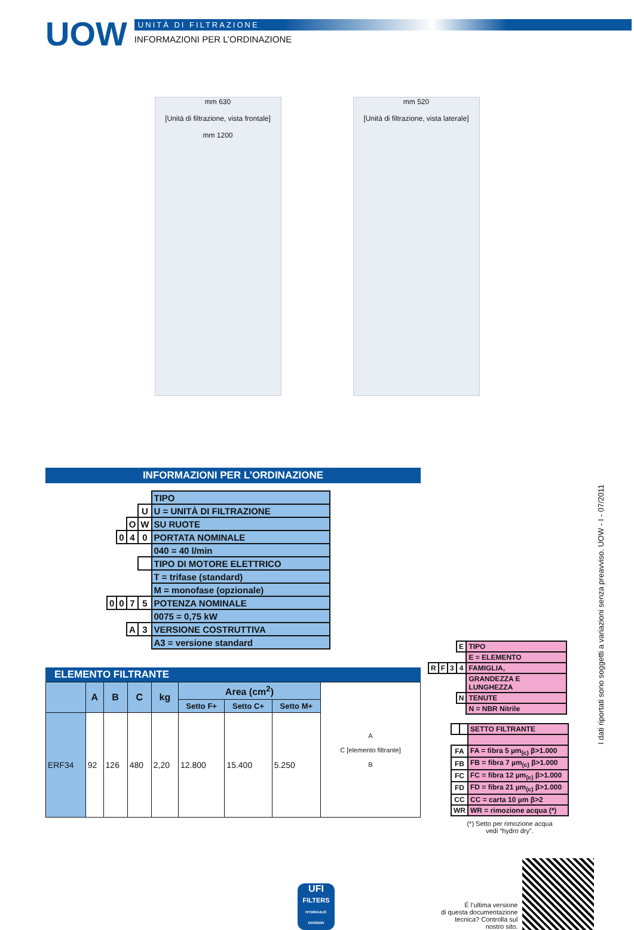UOW
UNITÀ DI FILTRAZIONE
INFORMAZIONI PER L’ORDINAZIONE
mm 630
[Unità di filtrazione, vista frontale]
mm 1200
mm 520
[Unità di filtrazione, vista laterale]
INFORMAZIONI PER L’ORDINAZIONE
| | | | | TIPO |
| | | | U | U = UNITÀ DI FILTRAZIONE |
| | | O | W | SU RUOTE |
| | 0 | 4 | 0 | PORTATA NOMINALE |
| | | | | 040 = 40 l/min |
| | | | | TIPO DI MOTORE ELETTRICO |
| | | | | T = trifase (standard) |
| | | | | M = monofase (opzionale) |
| 0 | 0 | 7 | 5 | POTENZA NOMINALE |
| | | | | 0075 = 0,75 kW |
| | | A | 3 | VERSIONE COSTRUTTIVA |
| | | | | A3 = versione standard |
ELEMENTO FILTRANTE
| | A | B | C | kg | Area (cm<sup>2</sup>) | | | A C [elemento filtrante] B |
| | | | | | Setto F+ | Setto C+ | Setto M+ | |
| ERF34 | 92 | 126 | 480 | 2,20 | 12.800 | 15.400 | 5.250 | |
| | | | E | TIPO |
| | | | | E = ELEMENTO |
| R | F | 3 | 4 | FAMIGLIA, |
| | | | | GRANDEZZA E LUNGHEZZA |
| | | | N | TENUTE |
| | | | | N = NBR Nitrile |
| | | SETTO FILTRANTE |
| FA | | FA = fibra 5 µm<sub>(c)</sub> β>1.000 |
| FB | | FB = fibra 7 µm<sub>(c)</sub> β>1.000 |
| FC | | FC = fibra 12 µm<sub>(c)</sub> β>1.000 |
| FD | | FD = fibra 21 µm<sub>(c)</sub> β>1.000 |
| CC | | CC = carta 10 µm β>2 |
| WR | | WR = rimozione acqua (*) |
(*) Setto per rimozione acqua
vedi “hydro dry”.
UFI
FILTERS
HYDRAULIC DIVISION
É l’ultima versione
di questa documentazione
tecnica? Controlla sul
nostro sito.
I dati riportati sono soggetti a variazioni senza preavviso. UOW - I - 07/2011